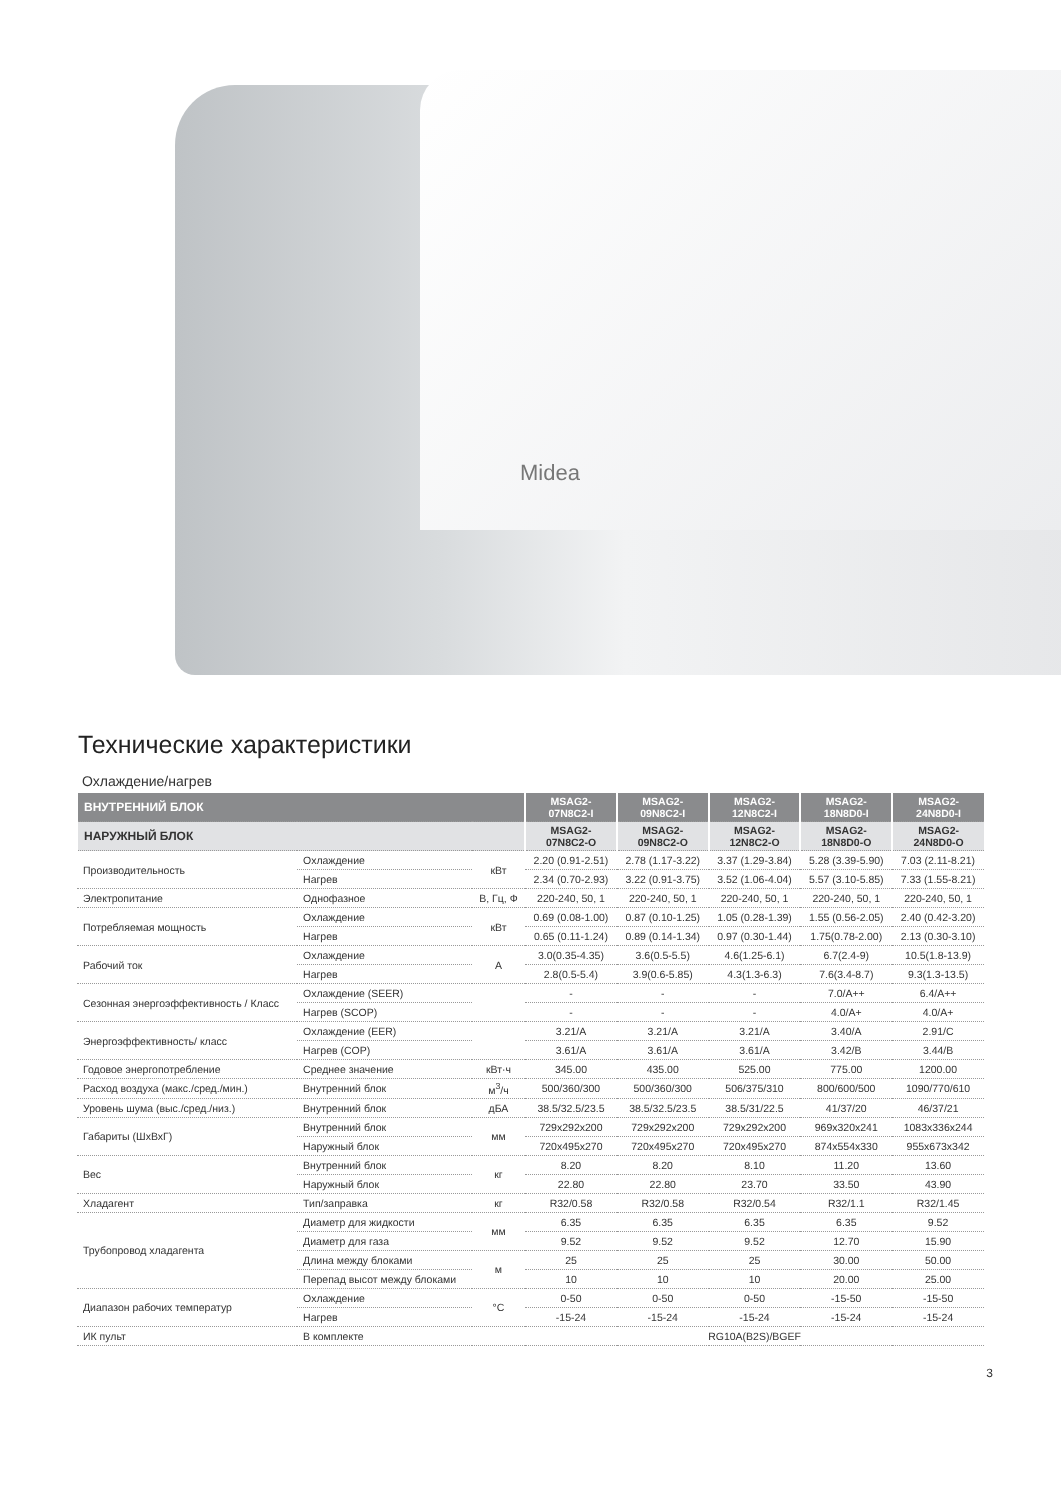Midea
Технические характеристики
Охлаждение/нагрев
| ВНУТРЕННИЙ БЛОК | | | MSAG2- 07N8C2-I | MSAG2- 09N8C2-I | MSAG2- 12N8C2-I | MSAG2- 18N8D0-I | MSAG2- 24N8D0-I |
| --- | --- | --- | --- | --- | --- | --- | --- |
| НАРУЖНЫЙ БЛОК | | | MSAG2- 07N8C2-O | MSAG2- 09N8C2-O | MSAG2- 12N8C2-O | MSAG2- 18N8D0-O | MSAG2- 24N8D0-O |
| Производительность | Охлаждение | кВт | 2.20 (0.91-2.51) | 2.78 (1.17-3.22) | 3.37 (1.29-3.84) | 5.28 (3.39-5.90) | 7.03 (2.11-8.21) |
| | Нагрев | | 2.34 (0.70-2.93) | 3.22 (0.91-3.75) | 3.52 (1.06-4.04) | 5.57 (3.10-5.85) | 7.33 (1.55-8.21) |
| Электропитание | Однофазное | В, Гц, Ф | 220-240, 50, 1 | 220-240, 50, 1 | 220-240, 50, 1 | 220-240, 50, 1 | 220-240, 50, 1 |
| Потребляемая мощность | Охлаждение | кВт | 0.69 (0.08-1.00) | 0.87 (0.10-1.25) | 1.05 (0.28-1.39) | 1.55 (0.56-2.05) | 2.40 (0.42-3.20) |
| | Нагрев | | 0.65 (0.11-1.24) | 0.89 (0.14-1.34) | 0.97 (0.30-1.44) | 1.75(0.78-2.00) | 2.13 (0.30-3.10) |
| Рабочий ток | Охлаждение | А | 3.0(0.35-4.35) | 3.6(0.5-5.5) | 4.6(1.25-6.1) | 6.7(2.4-9) | 10.5(1.8-13.9) |
| | Нагрев | | 2.8(0.5-5.4) | 3.9(0.6-5.85) | 4.3(1.3-6.3) | 7.6(3.4-8.7) | 9.3(1.3-13.5) |
| Сезонная энергоэффективность / Класс | Охлаждение (SEER) | | - | - | - | 7.0/A++ | 6.4/A++ |
| | Нагрев (SCOP) | | - | - | - | 4.0/A+ | 4.0/A+ |
| Энергоэффективность/ класс | Охлаждение (EER) | | 3.21/A | 3.21/A | 3.21/A | 3.40/A | 2.91/C |
| | Нагрев (COP) | | 3.61/A | 3.61/A | 3.61/A | 3.42/B | 3.44/B |
| Годовое энергопотребление | Среднее значение | кВт·ч | 345.00 | 435.00 | 525.00 | 775.00 | 1200.00 |
| Расход воздуха (макс./сред./мин.) | Внутренний блок | м<sup>3</sup>/ч | 500/360/300 | 500/360/300 | 506/375/310 | 800/600/500 | 1090/770/610 |
| Уровень шума (выс./сред./низ.) | Внутренний блок | дБА | 38.5/32.5/23.5 | 38.5/32.5/23.5 | 38.5/31/22.5 | 41/37/20 | 46/37/21 |
| Габариты (ШхВхГ) | Внутренний блок | мм | 729x292x200 | 729x292x200 | 729x292x200 | 969x320x241 | 1083x336x244 |
| | Наружный блок | | 720x495x270 | 720x495x270 | 720x495x270 | 874x554x330 | 955x673x342 |
| Вес | Внутренний блок | кг | 8.20 | 8.20 | 8.10 | 11.20 | 13.60 |
| | Наружный блок | | 22.80 | 22.80 | 23.70 | 33.50 | 43.90 |
| Хладагент | Тип/заправка | кг | R32/0.58 | R32/0.58 | R32/0.54 | R32/1.1 | R32/1.45 |
| Трубопровод хладагента | Диаметр для жидкости | мм | 6.35 | 6.35 | 6.35 | 6.35 | 9.52 |
| | Диаметр для газа | | 9.52 | 9.52 | 9.52 | 12.70 | 15.90 |
| | Длина между блоками | м | 25 | 25 | 25 | 30.00 | 50.00 |
| | Перепад высот между блоками | | 10 | 10 | 10 | 20.00 | 25.00 |
| Диапазон рабочих температур | Охлаждение | °C | 0-50 | 0-50 | 0-50 | -15-50 | -15-50 |
| | Нагрев | | -15-24 | -15-24 | -15-24 | -15-24 | -15-24 |
| ИК пульт | В комплекте | | RG10A(B2S)/BGEF | | | | |
3